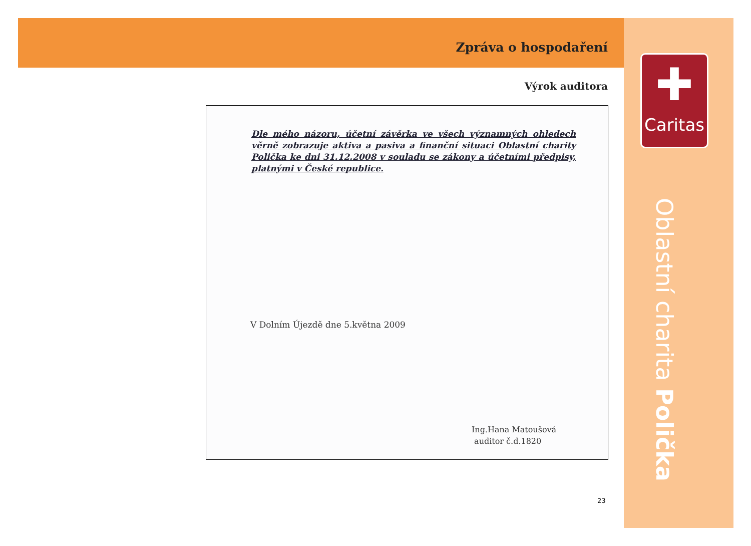Zpráva o hospodaření
Výrok auditora
Dle mého názoru, účetní závěrka ve všech významných ohledech věrně zobrazuje aktiva a pasiva a finanční situaci Oblastní charity Polička ke dni 31.12.2008 v souladu se zákony a účetními předpisy, platnými v České republice.
V Dolním Újezdě dne 5.května 2009
Ing.Hana Matoušová
auditor č.d.1820
✚
Caritas
Oblastní charita Polička
23